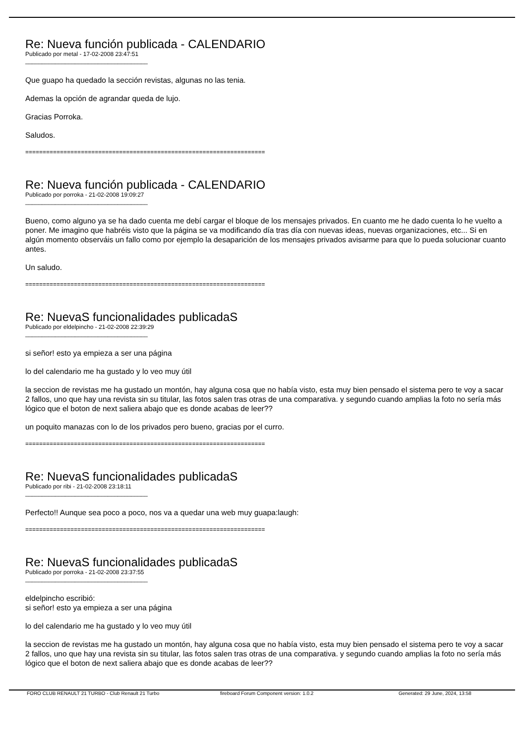Re: Nueva función publicada - CALENDARIO
Publicado por metal - 17-02-2008 23:47:51
_____________________________________
Que guapo ha quedado la sección revistas, algunas no las tenia.
Ademas la opción de agrandar queda de lujo.
Gracias Porroka.
Saludos.
=====================================================================
Re: Nueva función publicada - CALENDARIO
Publicado por porroka - 21-02-2008 19:09:27
_____________________________________
Bueno, como alguno ya se ha dado cuenta me debí cargar el bloque de los mensajes privados. En cuanto me he dado cuenta lo he vuelto a poner. Me imagino que habréis visto que la página se va modificando día tras día con nuevas ideas, nuevas organizaciones, etc... Si en algún momento observáis un fallo como por ejemplo la desaparición de los mensajes privados avisarme para que lo pueda solucionar cuanto antes.
Un saludo.
=====================================================================
Re: NuevaS funcionalidades publicadaS
Publicado por eldelpincho - 21-02-2008 22:39:29
_____________________________________
si señor! esto ya empieza a ser una página
lo del calendario me ha gustado y lo veo muy útil
la seccion de revistas me ha gustado un montón, hay alguna cosa que no había visto, esta muy bien pensado el sistema pero te voy a sacar 2 fallos, uno que hay una revista sin su titular, las fotos salen tras otras de una comparativa. y segundo cuando amplias la foto no sería más lógico que el boton de next saliera abajo que es donde acabas de leer??
un poquito manazas con lo de los privados pero bueno, gracias por el curro.
=====================================================================
Re: NuevaS funcionalidades publicadaS
Publicado por ribi - 21-02-2008 23:18:11
_____________________________________
Perfecto!! Aunque sea poco a poco, nos va a quedar una web muy guapa:laugh:
=====================================================================
Re: NuevaS funcionalidades publicadaS
Publicado por porroka - 21-02-2008 23:37:55
_____________________________________
eldelpincho escribió:
si señor! esto ya empieza a ser una página
lo del calendario me ha gustado y lo veo muy útil
la seccion de revistas me ha gustado un montón, hay alguna cosa que no había visto, esta muy bien pensado el sistema pero te voy a sacar 2 fallos, uno que hay una revista sin su titular, las fotos salen tras otras de una comparativa. y segundo cuando amplias la foto no sería más lógico que el boton de next saliera abajo que es donde acabas de leer??
FORO CLUB RENAULT 21 TURBO - Club Renault 21 Turbo fireboard Forum Component version: 1.0.2 Generated: 29 June, 2024, 13:58